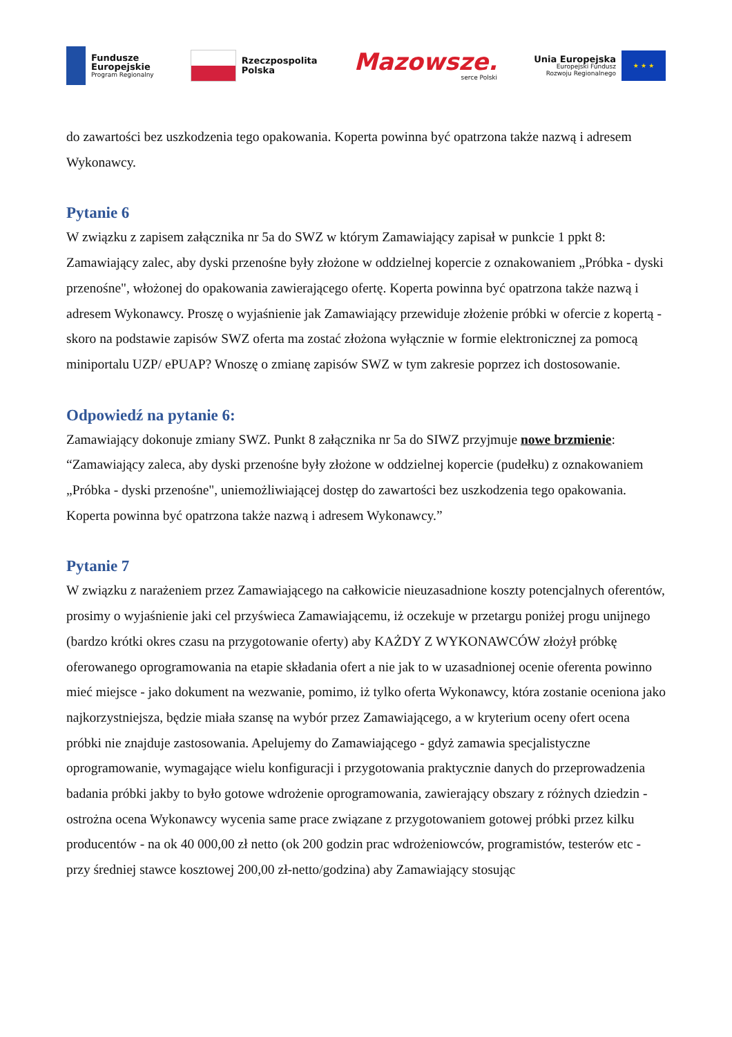Fundusze
Europejskie
Program Regionalny
Rzeczpospolita
Polska
Mazowsze.
serce Polski
Unia Europejska
Europejski Fundusz
Rozwoju Regionalnego
★ ★ ★
do zawartości bez uszkodzenia tego opakowania. Koperta powinna być opatrzona także nazwą i adresem Wykonawcy.
Pytanie 6
W związku z zapisem załącznika nr 5a do SWZ w którym Zamawiający zapisał w punkcie 1 ppkt 8: Zamawiający zalec, aby dyski przenośne były złożone w oddzielnej kopercie z oznakowaniem „Próbka - dyski przenośne", włożonej do opakowania zawierającego ofertę. Koperta powinna być opatrzona także nazwą i adresem Wykonawcy. Proszę o wyjaśnienie jak Zamawiający przewiduje złożenie próbki w ofercie z kopertą - skoro na podstawie zapisów SWZ oferta ma zostać złożona wyłącznie w formie elektronicznej za pomocą miniportalu UZP/ ePUAP? Wnoszę o zmianę zapisów SWZ w tym zakresie poprzez ich dostosowanie.
Odpowiedź na pytanie 6:
Zamawiający dokonuje zmiany SWZ. Punkt 8 załącznika nr 5a do SIWZ przyjmuje nowe brzmienie: “Zamawiający zaleca, aby dyski przenośne były złożone w oddzielnej kopercie (pudełku) z oznakowaniem „Próbka - dyski przenośne", uniemożliwiającej dostęp do zawartości bez uszkodzenia tego opakowania. Koperta powinna być opatrzona także nazwą i adresem Wykonawcy.”
Pytanie 7
W związku z narażeniem przez Zamawiającego na całkowicie nieuzasadnione koszty potencjalnych oferentów, prosimy o wyjaśnienie jaki cel przyświeca Zamawiającemu, iż oczekuje w przetargu poniżej progu unijnego (bardzo krótki okres czasu na przygotowanie oferty) aby KAŻDY Z WYKONAWCÓW złożył próbkę oferowanego oprogramowania na etapie składania ofert a nie jak to w uzasadnionej ocenie oferenta powinno mieć miejsce - jako dokument na wezwanie, pomimo, iż tylko oferta Wykonawcy, która zostanie oceniona jako najkorzystniejsza, będzie miała szansę na wybór przez Zamawiającego, a w kryterium oceny ofert ocena próbki nie znajduje zastosowania. Apelujemy do Zamawiającego - gdyż zamawia specjalistyczne oprogramowanie, wymagające wielu konfiguracji i przygotowania praktycznie danych do przeprowadzenia badania próbki jakby to było gotowe wdrożenie oprogramowania, zawierający obszary z różnych dziedzin - ostrożna ocena Wykonawcy wycenia same prace związane z przygotowaniem gotowej próbki przez kilku producentów - na ok 40 000,00 zł netto (ok 200 godzin prac wdrożeniowców, programistów, testerów etc - przy średniej stawce kosztowej 200,00 zł-netto/godzina) aby Zamawiający stosując